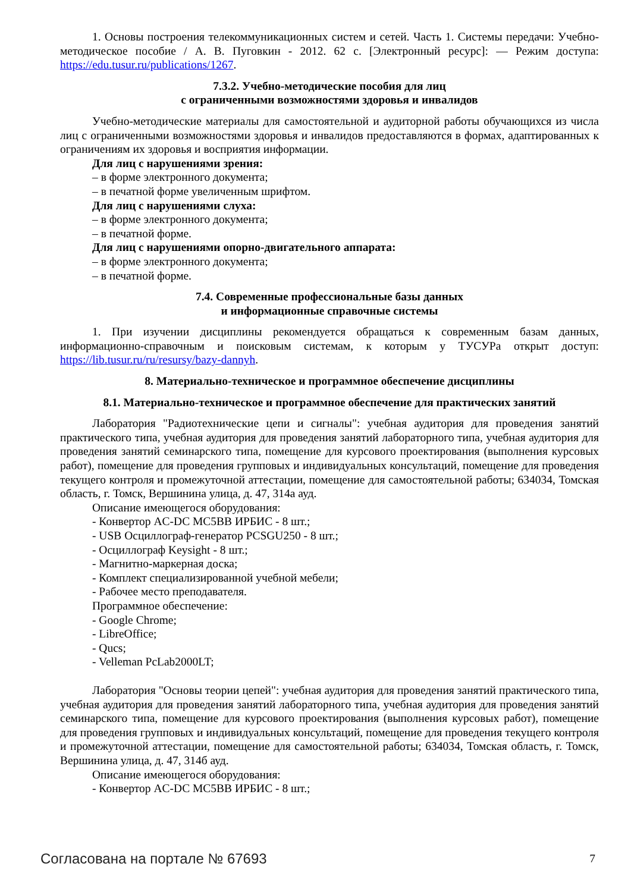1. Основы построения телекоммуникационных систем и сетей. Часть 1. Системы передачи: Учебно-методическое пособие / А. В. Пуговкин - 2012. 62 с. [Электронный ресурс]: — Режим доступа: https://edu.tusur.ru/publications/1267.
7.3.2. Учебно-методические пособия для лиц
с ограниченными возможностями здоровья и инвалидов
Учебно-методические материалы для самостоятельной и аудиторной работы обучающихся из числа лиц с ограниченными возможностями здоровья и инвалидов предоставляются в формах, адаптированных к ограничениям их здоровья и восприятия информации.
Для лиц с нарушениями зрения:
– в форме электронного документа;
– в печатной форме увеличенным шрифтом.
Для лиц с нарушениями слуха:
– в форме электронного документа;
– в печатной форме.
Для лиц с нарушениями опорно-двигательного аппарата:
– в форме электронного документа;
– в печатной форме.
7.4. Современные профессиональные базы данных
и информационные справочные системы
1. При изучении дисциплины рекомендуется обращаться к современным базам данных, информационно-справочным и поисковым системам, к которым у ТУСУРа открыт доступ: https://lib.tusur.ru/ru/resursy/bazy-dannyh.
8. Материально-техническое и программное обеспечение дисциплины
8.1. Материально-техническое и программное обеспечение для практических занятий
Лаборатория "Радиотехнические цепи и сигналы": учебная аудитория для проведения занятий практического типа, учебная аудитория для проведения занятий лабораторного типа, учебная аудитория для проведения занятий семинарского типа, помещение для курсового проектирования (выполнения курсовых работ), помещение для проведения групповых и индивидуальных консультаций, помещение для проведения текущего контроля и промежуточной аттестации, помещение для самостоятельной работы; 634034, Томская область, г. Томск, Вершинина улица, д. 47, 314а ауд.
Описание имеющегося оборудования:
- Конвертор AC-DC MC5BB ИРБИС - 8 шт.;
- USB Осциллограф-генератор PCSGU250 - 8 шт.;
- Осциллограф Keysight - 8 шт.;
- Магнитно-маркерная доска;
- Комплект специализированной учебной мебели;
- Рабочее место преподавателя.
Программное обеспечение:
- Google Chrome;
- LibreOffice;
- Qucs;
- Velleman PcLab2000LT;
Лаборатория "Основы теории цепей": учебная аудитория для проведения занятий практического типа, учебная аудитория для проведения занятий лабораторного типа, учебная аудитория для проведения занятий семинарского типа, помещение для курсового проектирования (выполнения курсовых работ), помещение для проведения групповых и индивидуальных консультаций, помещение для проведения текущего контроля и промежуточной аттестации, помещение для самостоятельной работы; 634034, Томская область, г. Томск, Вершинина улица, д. 47, 314б ауд.
Описание имеющегося оборудования:
- Конвертор AC-DC MC5BB ИРБИС - 8 шт.;
Согласована на портале № 67693 7